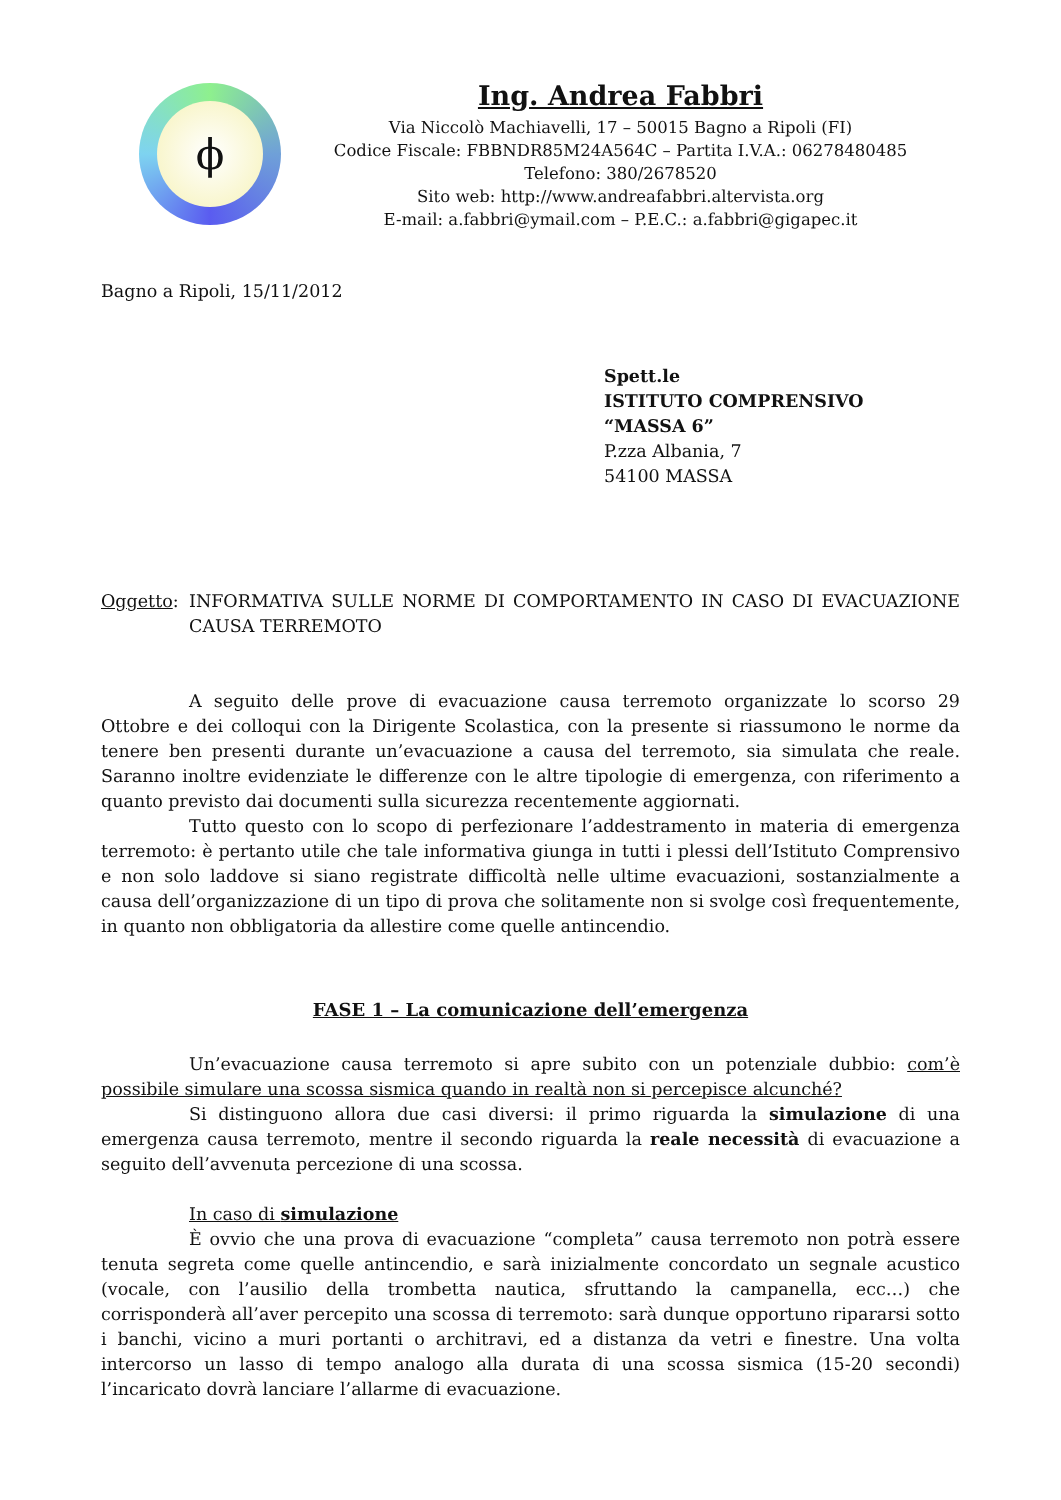ϕ
Ing. Andrea Fabbri
Via Niccolò Machiavelli, 17 – 50015 Bagno a Ripoli (FI)
Codice Fiscale: FBBNDR85M24A564C – Partita I.V.A.: 06278480485
Telefono: 380/2678520
Sito web: http://www.andreafabbri.altervista.org
E-mail: a.fabbri@ymail.com – P.E.C.: a.fabbri@gigapec.it
Bagno a Ripoli, 15/11/2012
Spett.le
ISTITUTO COMPRENSIVO
“MASSA 6”
P.zza Albania, 7
54100 MASSA
Oggetto: INFORMATIVA SULLE NORME DI COMPORTAMENTO IN CASO DI EVACUAZIONE CAUSA TERREMOTO
A seguito delle prove di evacuazione causa terremoto organizzate lo scorso 29 Ottobre e dei colloqui con la Dirigente Scolastica, con la presente si riassumono le norme da tenere ben presenti durante un’evacuazione a causa del terremoto, sia simulata che reale. Saranno inoltre evidenziate le differenze con le altre tipologie di emergenza, con riferimento a quanto previsto dai documenti sulla sicurezza recentemente aggiornati.
Tutto questo con lo scopo di perfezionare l’addestramento in materia di emergenza terremoto: è pertanto utile che tale informativa giunga in tutti i plessi dell’Istituto Comprensivo e non solo laddove si siano registrate difficoltà nelle ultime evacuazioni, sostanzialmente a causa dell’organizzazione di un tipo di prova che solitamente non si svolge così frequentemente, in quanto non obbligatoria da allestire come quelle antincendio.
FASE 1 – La comunicazione dell’emergenza
Un’evacuazione causa terremoto si apre subito con un potenziale dubbio: com’è possibile simulare una scossa sismica quando in realtà non si percepisce alcunché?
Si distinguono allora due casi diversi: il primo riguarda la simulazione di una emergenza causa terremoto, mentre il secondo riguarda la reale necessità di evacuazione a seguito dell’avvenuta percezione di una scossa.
In caso di simulazione
È ovvio che una prova di evacuazione “completa” causa terremoto non potrà essere tenuta segreta come quelle antincendio, e sarà inizialmente concordato un segnale acustico (vocale, con l’ausilio della trombetta nautica, sfruttando la campanella, ecc…) che corrisponderà all’aver percepito una scossa di terremoto: sarà dunque opportuno ripararsi sotto i banchi, vicino a muri portanti o architravi, ed a distanza da vetri e finestre. Una volta intercorso un lasso di tempo analogo alla durata di una scossa sismica (15-20 secondi) l’incaricato dovrà lanciare l’allarme di evacuazione.